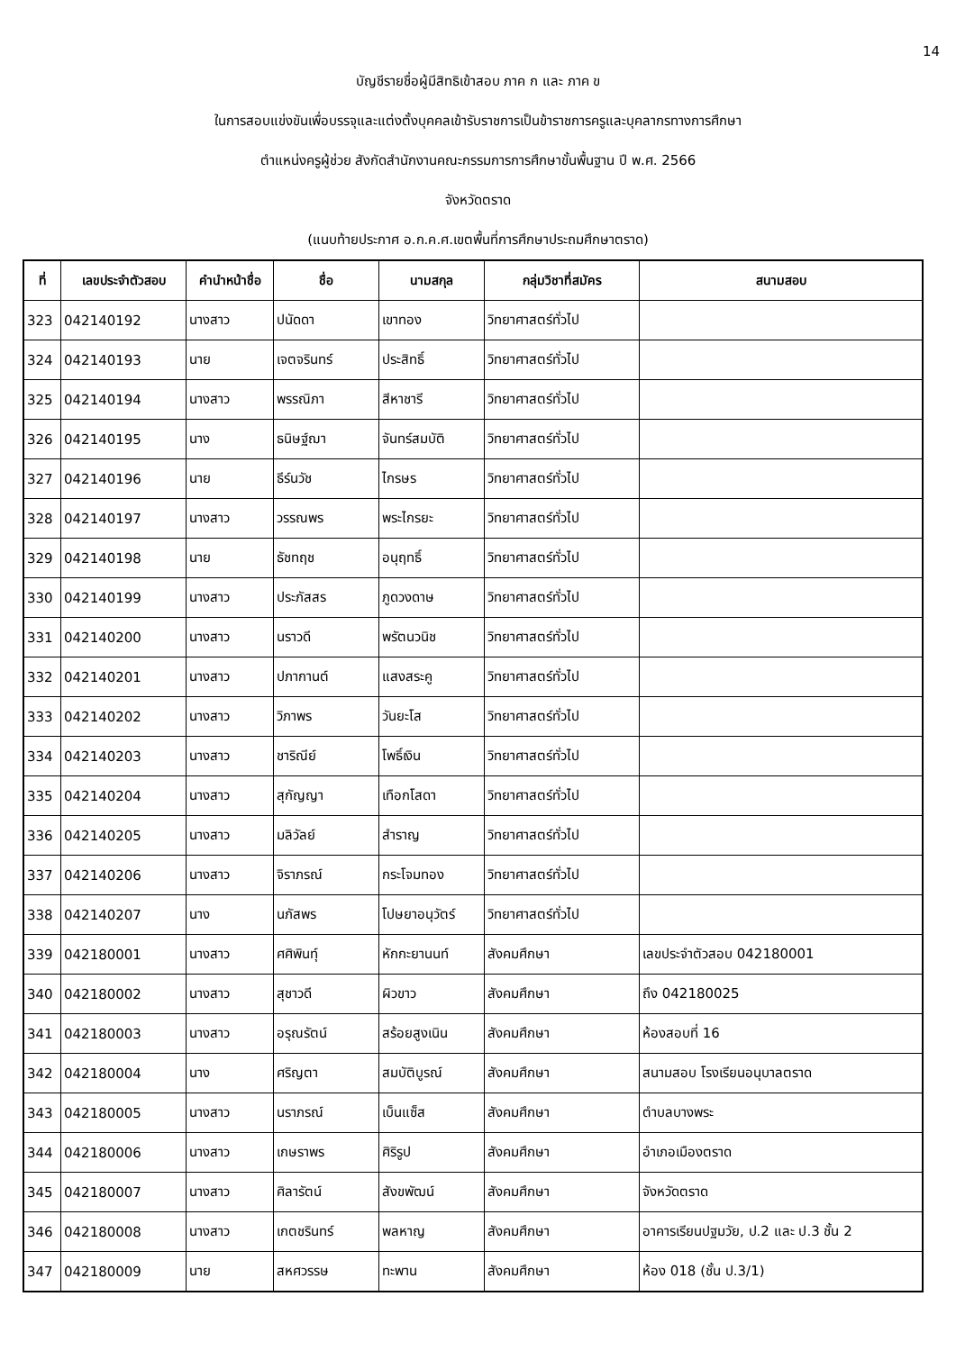14
บัญชีรายชื่อผู้มีสิทธิเข้าสอบ ภาค ก และ ภาค ข
ในการสอบแข่งขันเพื่อบรรจุและแต่งตั้งบุคคลเข้ารับราชการเป็นข้าราชการครูและบุคลากรทางการศึกษา
ตำแหน่งครูผู้ช่วย สังกัดสำนักงานคณะกรรมการการศึกษาขั้นพื้นฐาน ปี พ.ศ. 2566
จังหวัดตราด
(แนบท้ายประกาศ อ.ก.ค.ศ.เขตพื้นที่การศึกษาประถมศึกษาตราด)
| ที่ | เลขประจำตัวสอบ | คำนำหน้าชื่อ | ชื่อ | นามสกุล | กลุ่มวิชาที่สมัคร | สนามสอบ |
| --- | --- | --- | --- | --- | --- | --- |
| 323 | 042140192 | นางสาว | ปนัดดา | เขาทอง | วิทยาศาสตร์ทั่วไป | |
| 324 | 042140193 | นาย | เจตจรินทร์ | ประสิทธิ์ | วิทยาศาสตร์ทั่วไป | |
| 325 | 042140194 | นางสาว | พรรณิภา | สีหาชารี | วิทยาศาสตร์ทั่วไป | |
| 326 | 042140195 | นาง | ธนิษฐ์ฌา | จันทร์สมบัติ | วิทยาศาสตร์ทั่วไป | |
| 327 | 042140196 | นาย | ธีร์นวัช | ไกรษร | วิทยาศาสตร์ทั่วไป | |
| 328 | 042140197 | นางสาว | วรรณพร | พระไกรยะ | วิทยาศาสตร์ทั่วไป | |
| 329 | 042140198 | นาย | ธัชทฤช | อนุฤทธิ์ | วิทยาศาสตร์ทั่วไป | |
| 330 | 042140199 | นางสาว | ประภัสสร | ภูดวงดาษ | วิทยาศาสตร์ทั่วไป | |
| 331 | 042140200 | นางสาว | นราวดี | พรัตนวนิช | วิทยาศาสตร์ทั่วไป | |
| 332 | 042140201 | นางสาว | ปภากานต์ | แสงสระคู | วิทยาศาสตร์ทั่วไป | |
| 333 | 042140202 | นางสาว | วิภาพร | วันยะโส | วิทยาศาสตร์ทั่วไป | |
| 334 | 042140203 | นางสาว | ชาริณีย์ | โพธิ์เงิน | วิทยาศาสตร์ทั่วไป | |
| 335 | 042140204 | นางสาว | สุกัญญา | เทือกโสดา | วิทยาศาสตร์ทั่วไป | |
| 336 | 042140205 | นางสาว | มลิวัลย์ | สำราญ | วิทยาศาสตร์ทั่วไป | |
| 337 | 042140206 | นางสาว | จิราภรณ์ | กระโจมทอง | วิทยาศาสตร์ทั่วไป | |
| 338 | 042140207 | นาง | นภัสพร | โปษยาอนุวัตร์ | วิทยาศาสตร์ทั่วไป | |
| 339 | 042180001 | นางสาว | ศศิพินทุ์ | หักกะยานนท์ | สังคมศึกษา | เลขประจำตัวสอบ 042180001 |
| 340 | 042180002 | นางสาว | สุชาวดี | ผิวขาว | สังคมศึกษา | ถึง 042180025 |
| 341 | 042180003 | นางสาว | อรุณรัตน์ | สร้อยสูงเนิน | สังคมศึกษา | ห้องสอบที่ 16 |
| 342 | 042180004 | นาง | ศริญตา | สมบัติบูรณ์ | สังคมศึกษา | สนามสอบ โรงเรียนอนุบาลตราด |
| 343 | 042180005 | นางสาว | นราภรณ์ | เบ็นแซ็ส | สังคมศึกษา | ตำบลบางพระ |
| 344 | 042180006 | นางสาว | เกษราพร | ศิริรูป | สังคมศึกษา | อำเภอเมืองตราด |
| 345 | 042180007 | นางสาว | ศิลารัตน์ | สังขพัฒน์ | สังคมศึกษา | จังหวัดตราด |
| 346 | 042180008 | นางสาว | เกตชรินทร์ | พลหาญ | สังคมศึกษา | อาคารเรียนปฐมวัย, ป.2 และ ป.3 ชั้น 2 |
| 347 | 042180009 | นาย | สหศวรรษ | ทะพาน | สังคมศึกษา | ห้อง 018 (ชั้น ป.3/1) |